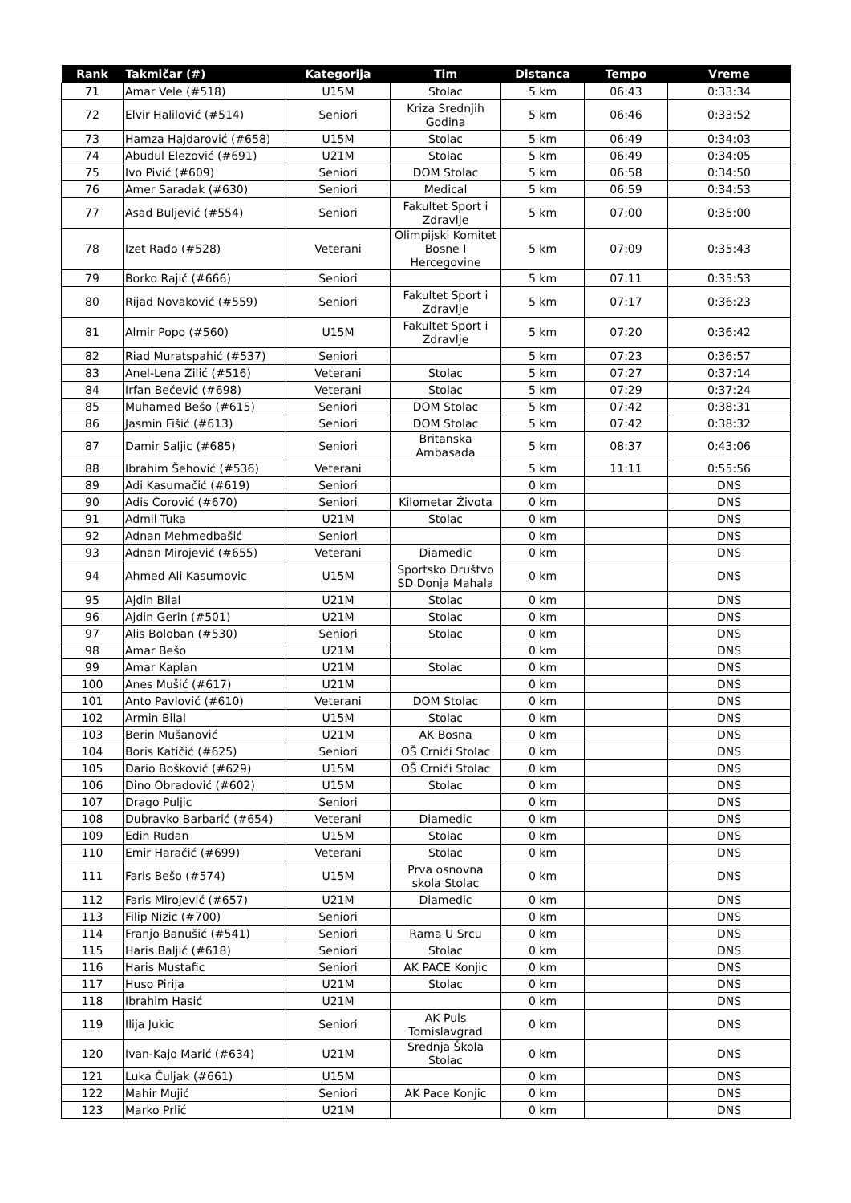| Rank | Takmičar (#) | Kategorija | Tim | Distanca | Tempo | Vreme |
| --- | --- | --- | --- | --- | --- | --- |
| 71 | Amar Vele (#518) | U15M | Stolac | 5 km | 06:43 | 0:33:34 |
| 72 | Elvir Halilović (#514) | Seniori | Kriza Srednjih Godina | 5 km | 06:46 | 0:33:52 |
| 73 | Hamza Hajdarović (#658) | U15M | Stolac | 5 km | 06:49 | 0:34:03 |
| 74 | Abudul Elezović (#691) | U21M | Stolac | 5 km | 06:49 | 0:34:05 |
| 75 | Ivo Pivić (#609) | Seniori | DOM Stolac | 5 km | 06:58 | 0:34:50 |
| 76 | Amer Saradak (#630) | Seniori | Medical | 5 km | 06:59 | 0:34:53 |
| 77 | Asad Buljević (#554) | Seniori | Fakultet Sport i Zdravlje | 5 km | 07:00 | 0:35:00 |
| 78 | Izet Rađo (#528) | Veterani | Olimpijski Komitet Bosne I Hercegovine | 5 km | 07:09 | 0:35:43 |
| 79 | Borko Rajič (#666) | Seniori | | 5 km | 07:11 | 0:35:53 |
| 80 | Rijad Novaković (#559) | Seniori | Fakultet Sport i Zdravlje | 5 km | 07:17 | 0:36:23 |
| 81 | Almir Popo (#560) | U15M | Fakultet Sport i Zdravlje | 5 km | 07:20 | 0:36:42 |
| 82 | Riad Muratspahić (#537) | Seniori | | 5 km | 07:23 | 0:36:57 |
| 83 | Anel-Lena Zilić (#516) | Veterani | Stolac | 5 km | 07:27 | 0:37:14 |
| 84 | Irfan Bečević (#698) | Veterani | Stolac | 5 km | 07:29 | 0:37:24 |
| 85 | Muhamed Bešo (#615) | Seniori | DOM Stolac | 5 km | 07:42 | 0:38:31 |
| 86 | Jasmin Fišić (#613) | Seniori | DOM Stolac | 5 km | 07:42 | 0:38:32 |
| 87 | Damir Saljic (#685) | Seniori | Britanska Ambasada | 5 km | 08:37 | 0:43:06 |
| 88 | Ibrahim Šehović (#536) | Veterani | | 5 km | 11:11 | 0:55:56 |
| 89 | Adi Kasumačić (#619) | Seniori | | 0 km | | DNS |
| 90 | Adis Ćorović (#670) | Seniori | Kilometar Života | 0 km | | DNS |
| 91 | Admil Tuka | U21M | Stolac | 0 km | | DNS |
| 92 | Adnan Mehmedbašić | Seniori | | 0 km | | DNS |
| 93 | Adnan Mirojević (#655) | Veterani | Diamedic | 0 km | | DNS |
| 94 | Ahmed Ali Kasumovic | U15M | Sportsko Društvo SD Donja Mahala | 0 km | | DNS |
| 95 | Ajdin Bilal | U21M | Stolac | 0 km | | DNS |
| 96 | Ajdin Gerin (#501) | U21M | Stolac | 0 km | | DNS |
| 97 | Alis Boloban (#530) | Seniori | Stolac | 0 km | | DNS |
| 98 | Amar Bešo | U21M | | 0 km | | DNS |
| 99 | Amar Kaplan | U21M | Stolac | 0 km | | DNS |
| 100 | Anes Mušić (#617) | U21M | | 0 km | | DNS |
| 101 | Anto Pavlović (#610) | Veterani | DOM Stolac | 0 km | | DNS |
| 102 | Armin Bilal | U15M | Stolac | 0 km | | DNS |
| 103 | Berin Mušanović | U21M | AK Bosna | 0 km | | DNS |
| 104 | Boris Katičić (#625) | Seniori | OŠ Crnići Stolac | 0 km | | DNS |
| 105 | Dario Bošković (#629) | U15M | OŠ Crnići Stolac | 0 km | | DNS |
| 106 | Dino Obradović (#602) | U15M | Stolac | 0 km | | DNS |
| 107 | Drago Puljic | Seniori | | 0 km | | DNS |
| 108 | Dubravko Barbarić (#654) | Veterani | Diamedic | 0 km | | DNS |
| 109 | Edin Rudan | U15M | Stolac | 0 km | | DNS |
| 110 | Emir Haračić (#699) | Veterani | Stolac | 0 km | | DNS |
| 111 | Faris Bešo (#574) | U15M | Prva osnovna skola Stolac | 0 km | | DNS |
| 112 | Faris Mirojević (#657) | U21M | Diamedic | 0 km | | DNS |
| 113 | Filip Nizic (#700) | Seniori | | 0 km | | DNS |
| 114 | Franjo Banušić (#541) | Seniori | Rama U Srcu | 0 km | | DNS |
| 115 | Haris Baljić (#618) | Seniori | Stolac | 0 km | | DNS |
| 116 | Haris Mustafic | Seniori | AK PACE Konjic | 0 km | | DNS |
| 117 | Huso Pirija | U21M | Stolac | 0 km | | DNS |
| 118 | Ibrahim Hasić | U21M | | 0 km | | DNS |
| 119 | Ilija Jukic | Seniori | AK Puls Tomislavgrad | 0 km | | DNS |
| 120 | Ivan-Kajo Marić (#634) | U21M | Srednja Škola Stolac | 0 km | | DNS |
| 121 | Luka Čuljak (#661) | U15M | | 0 km | | DNS |
| 122 | Mahir Mujić | Seniori | AK Pace Konjic | 0 km | | DNS |
| 123 | Marko Prlić | U21M | | 0 km | | DNS |